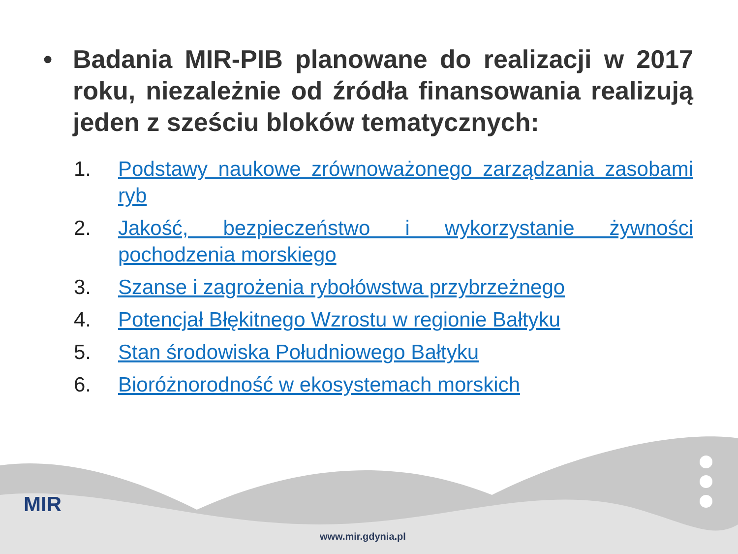• Badania MIR-PIB planowane do realizacji w 2017 roku, niezależnie od źródła finansowania realizują jeden z sześciu bloków tematycznych:
1. Podstawy naukowe zrównoważonego zarządzania zasobami ryb
2. Jakość, bezpieczeństwo i wykorzystanie żywności pochodzenia morskiego
3. Szanse i zagrożenia rybołówstwa przybrzeżnego
4. Potencjał Błękitnego Wzrostu w regionie Bałtyku
5. Stan środowiska Południowego Bałtyku
6. Bioróżnorodność w ekosystemach morskich
MIR
www.mir.gdynia.pl